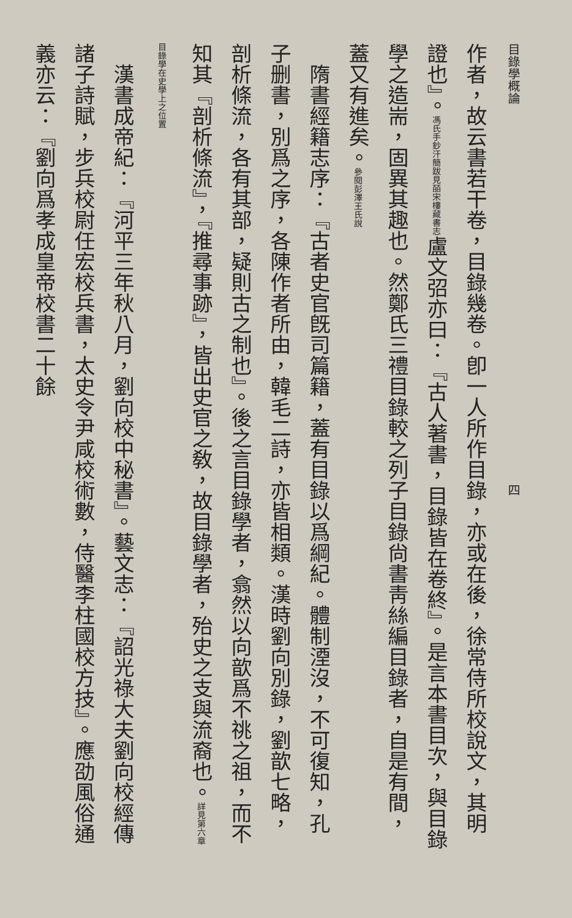目錄學概論　　　　　　　　　　　　　　　　　　　　　　　　　　　　　　　四
作者，故云書若干卷，目錄幾卷。卽一人所作目錄，亦或在後，徐常侍所校說文，其明證也』。馮氏手鈔汗簡跋見皕宋樓藏書志盧文弨亦曰：『古人著書，目錄皆在卷終』。是言本書目次，與目錄學之造耑，固異其趣也。然鄭氏三禮目錄較之列子目錄尙書靑絲編目錄者，自是有間，蓋又有進矣。參閱彭澤王氏說
　隋書經籍志序：『古者史官旣司篇籍，蓋有目錄以爲綱紀。體制湮沒，不可復知，孔子删書，別爲之序，各陳作者所由，韓毛二詩，亦皆相類。漢時劉向別錄，劉歆七略，剖析條流，各有其部，疑則古之制也』。後之言目錄學者，翕然以向歆爲不祧之祖，而不知其『剖析條流』，『推尋事跡』，皆出史官之敎，故目錄學者，殆史之支與流裔也。詳見第六章目錄學在史學上之位置
　漢書成帝紀：『河平三年秋八月，劉向校中秘書』。藝文志：『詔光祿大夫劉向校經傳諸子詩賦，步兵校尉任宏校兵書，太史令尹咸校術數，侍醫李柱國校方技』。應劭風俗通義亦云：『劉向爲孝成皇帝校書二十餘